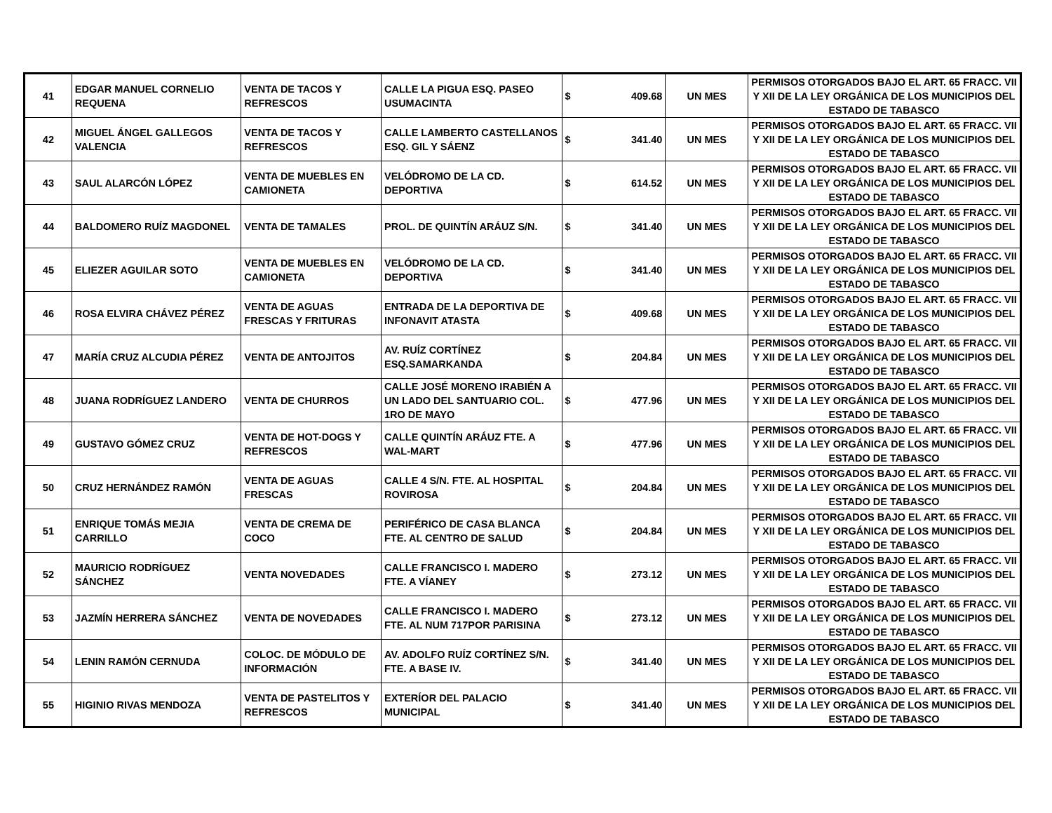| 41 | EDGAR MANUEL CORNELIO REQUENA | VENTA DE TACOS Y REFRESCOS | CALLE LA PIGUA ESQ. PASEO USUMACINTA | $ | 409.68 | UN MES | PERMISOS OTORGADOS BAJO EL ART. 65 FRACC. VII Y XII DE LA LEY ORGÁNICA DE LOS MUNICIPIOS DEL ESTADO DE TABASCO |
| 42 | MIGUEL ÁNGEL GALLEGOS VALENCIA | VENTA DE TACOS Y REFRESCOS | CALLE LAMBERTO CASTELLANOS ESQ. GIL Y SÁENZ | $ | 341.40 | UN MES | PERMISOS OTORGADOS BAJO EL ART. 65 FRACC. VII Y XII DE LA LEY ORGÁNICA DE LOS MUNICIPIOS DEL ESTADO DE TABASCO |
| 43 | SAUL ALARCÓN LÓPEZ | VENTA DE MUEBLES EN CAMIONETA | VELÓDROMO DE LA CD. DEPORTIVA | $ | 614.52 | UN MES | PERMISOS OTORGADOS BAJO EL ART. 65 FRACC. VII Y XII DE LA LEY ORGÁNICA DE LOS MUNICIPIOS DEL ESTADO DE TABASCO |
| 44 | BALDOMERO RUÍZ MAGDONEL | VENTA DE TAMALES | PROL. DE QUINTÍN ARÁUZ S/N. | $ | 341.40 | UN MES | PERMISOS OTORGADOS BAJO EL ART. 65 FRACC. VII Y XII DE LA LEY ORGÁNICA DE LOS MUNICIPIOS DEL ESTADO DE TABASCO |
| 45 | ELIEZER AGUILAR SOTO | VENTA DE MUEBLES EN CAMIONETA | VELÓDROMO DE LA CD. DEPORTIVA | $ | 341.40 | UN MES | PERMISOS OTORGADOS BAJO EL ART. 65 FRACC. VII Y XII DE LA LEY ORGÁNICA DE LOS MUNICIPIOS DEL ESTADO DE TABASCO |
| 46 | ROSA ELVIRA CHÁVEZ PÉREZ | VENTA DE AGUAS FRESCAS Y FRITURAS | ENTRADA DE LA DEPORTIVA DE INFONAVIT ATASTA | $ | 409.68 | UN MES | PERMISOS OTORGADOS BAJO EL ART. 65 FRACC. VII Y XII DE LA LEY ORGÁNICA DE LOS MUNICIPIOS DEL ESTADO DE TABASCO |
| 47 | MARÍA CRUZ ALCUDIA PÉREZ | VENTA DE ANTOJITOS | AV. RUÍZ CORTÍNEZ ESQ.SAMARKANDA | $ | 204.84 | UN MES | PERMISOS OTORGADOS BAJO EL ART. 65 FRACC. VII Y XII DE LA LEY ORGÁNICA DE LOS MUNICIPIOS DEL ESTADO DE TABASCO |
| 48 | JUANA RODRÍGUEZ LANDERO | VENTA DE CHURROS | CALLE JOSÉ MORENO IRABIÉN A UN LADO DEL SANTUARIO COL. 1RO DE MAYO | $ | 477.96 | UN MES | PERMISOS OTORGADOS BAJO EL ART. 65 FRACC. VII Y XII DE LA LEY ORGÁNICA DE LOS MUNICIPIOS DEL ESTADO DE TABASCO |
| 49 | GUSTAVO GÓMEZ CRUZ | VENTA DE HOT-DOGS Y REFRESCOS | CALLE QUINTÍN ARÁUZ FTE. A WAL-MART | $ | 477.96 | UN MES | PERMISOS OTORGADOS BAJO EL ART. 65 FRACC. VII Y XII DE LA LEY ORGÁNICA DE LOS MUNICIPIOS DEL ESTADO DE TABASCO |
| 50 | CRUZ HERNÁNDEZ RAMÓN | VENTA DE AGUAS FRESCAS | CALLE 4 S/N. FTE. AL HOSPITAL ROVIROSA | $ | 204.84 | UN MES | PERMISOS OTORGADOS BAJO EL ART. 65 FRACC. VII Y XII DE LA LEY ORGÁNICA DE LOS MUNICIPIOS DEL ESTADO DE TABASCO |
| 51 | ENRIQUE TOMÁS MEJIA CARRILLO | VENTA DE CREMA DE COCO | PERIFÉRICO DE CASA BLANCA FTE. AL CENTRO DE SALUD | $ | 204.84 | UN MES | PERMISOS OTORGADOS BAJO EL ART. 65 FRACC. VII Y XII DE LA LEY ORGÁNICA DE LOS MUNICIPIOS DEL ESTADO DE TABASCO |
| 52 | MAURICIO RODRÍGUEZ SÁNCHEZ | VENTA NOVEDADES | CALLE FRANCISCO I. MADERO FTE. A VÍANEY | $ | 273.12 | UN MES | PERMISOS OTORGADOS BAJO EL ART. 65 FRACC. VII Y XII DE LA LEY ORGÁNICA DE LOS MUNICIPIOS DEL ESTADO DE TABASCO |
| 53 | JAZMÍN HERRERA SÁNCHEZ | VENTA DE NOVEDADES | CALLE FRANCISCO I. MADERO FTE. AL NUM 717POR PARISINA | $ | 273.12 | UN MES | PERMISOS OTORGADOS BAJO EL ART. 65 FRACC. VII Y XII DE LA LEY ORGÁNICA DE LOS MUNICIPIOS DEL ESTADO DE TABASCO |
| 54 | LENIN RAMÓN CERNUDA | COLOC. DE MÓDULO DE INFORMACIÓN | AV. ADOLFO RUÍZ CORTÍNEZ S/N. FTE. A BASE IV. | $ | 341.40 | UN MES | PERMISOS OTORGADOS BAJO EL ART. 65 FRACC. VII Y XII DE LA LEY ORGÁNICA DE LOS MUNICIPIOS DEL ESTADO DE TABASCO |
| 55 | HIGINIO RIVAS MENDOZA | VENTA DE PASTELITOS Y REFRESCOS | EXTERÍOR DEL PALACIO MUNICIPAL | $ | 341.40 | UN MES | PERMISOS OTORGADOS BAJO EL ART. 65 FRACC. VII Y XII DE LA LEY ORGÁNICA DE LOS MUNICIPIOS DEL ESTADO DE TABASCO |